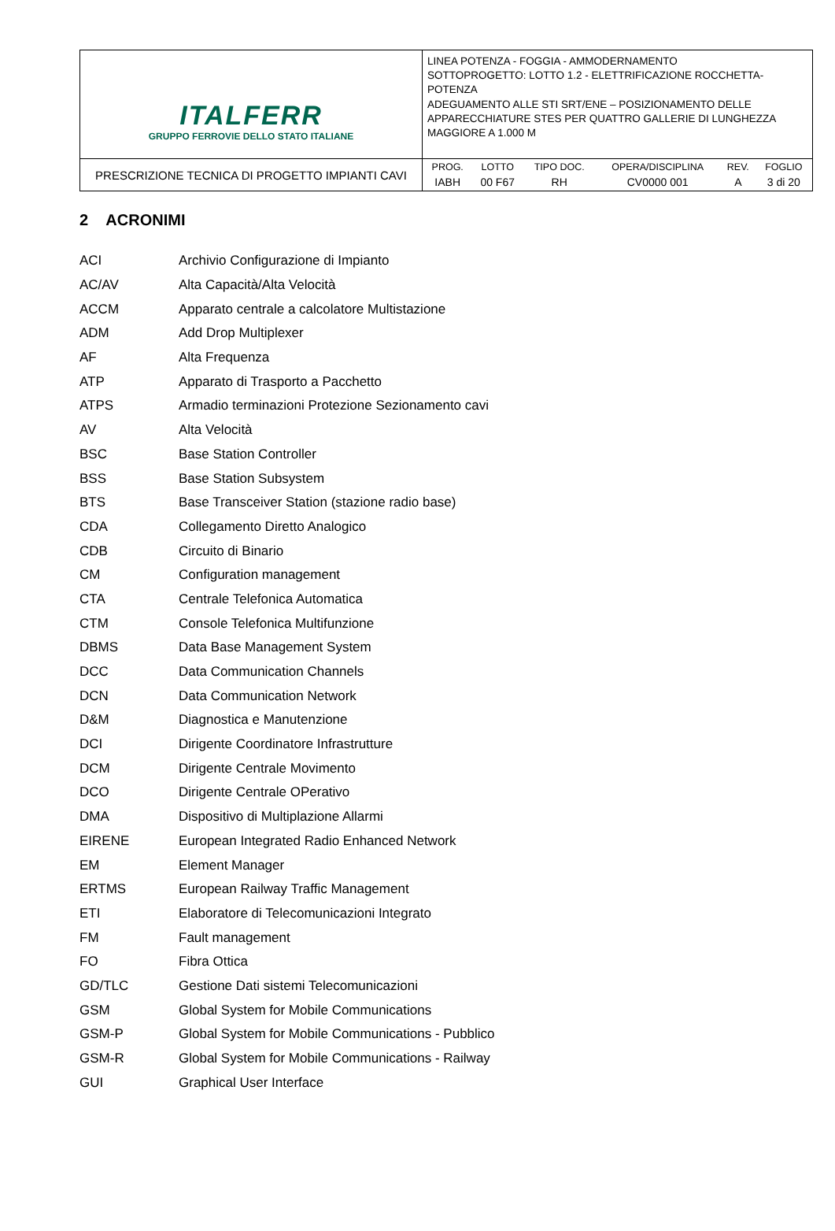| ITALFERR GRUPPO FERROVIE DELLO STATO ITALIANE | LINEA POTENZA - FOGGIA - AMMODERNAMENTO SOTTOPROGETTO: LOTTO 1.2 - ELETTRIFICAZIONE ROCCHETTA-POTENZA ADEGUAMENTO ALLE STI SRT/ENE – POSIZIONAMENTO DELLE APPARECCHIATURE STES PER QUATTRO GALLERIE DI LUNGHEZZA MAGGIORE A 1.000 M |
| PRESCRIZIONE TECNICA DI PROGETTO IMPIANTI CAVI | / PROG. / LOTTO / TIPO DOC. / OPERA/DISCIPLINA / REV. / FOGLIO / / IABH / 00 F67 / RH / CV0000 001 / A / 3 di 20 / |
2 ACRONIMI
| ACI | Archivio Configurazione di Impianto |
| AC/AV | Alta Capacità/Alta Velocità |
| ACCM | Apparato centrale a calcolatore Multistazione |
| ADM | Add Drop Multiplexer |
| AF | Alta Frequenza |
| ATP | Apparato di Trasporto a Pacchetto |
| ATPS | Armadio terminazioni Protezione Sezionamento cavi |
| AV | Alta Velocità |
| BSC | Base Station Controller |
| BSS | Base Station Subsystem |
| BTS | Base Transceiver Station (stazione radio base) |
| CDA | Collegamento Diretto Analogico |
| CDB | Circuito di Binario |
| CM | Configuration management |
| CTA | Centrale Telefonica Automatica |
| CTM | Console Telefonica Multifunzione |
| DBMS | Data Base Management System |
| DCC | Data Communication Channels |
| DCN | Data Communication Network |
| D&M | Diagnostica e Manutenzione |
| DCI | Dirigente Coordinatore Infrastrutture |
| DCM | Dirigente Centrale Movimento |
| DCO | Dirigente Centrale OPerativo |
| DMA | Dispositivo di Multiplazione Allarmi |
| EIRENE | European Integrated Radio Enhanced Network |
| EM | Element Manager |
| ERTMS | European Railway Traffic Management |
| ETI | Elaboratore di Telecomunicazioni Integrato |
| FM | Fault management |
| FO | Fibra Ottica |
| GD/TLC | Gestione Dati sistemi Telecomunicazioni |
| GSM | Global System for Mobile Communications |
| GSM-P | Global System for Mobile Communications - Pubblico |
| GSM-R | Global System for Mobile Communications - Railway |
| GUI | Graphical User Interface |